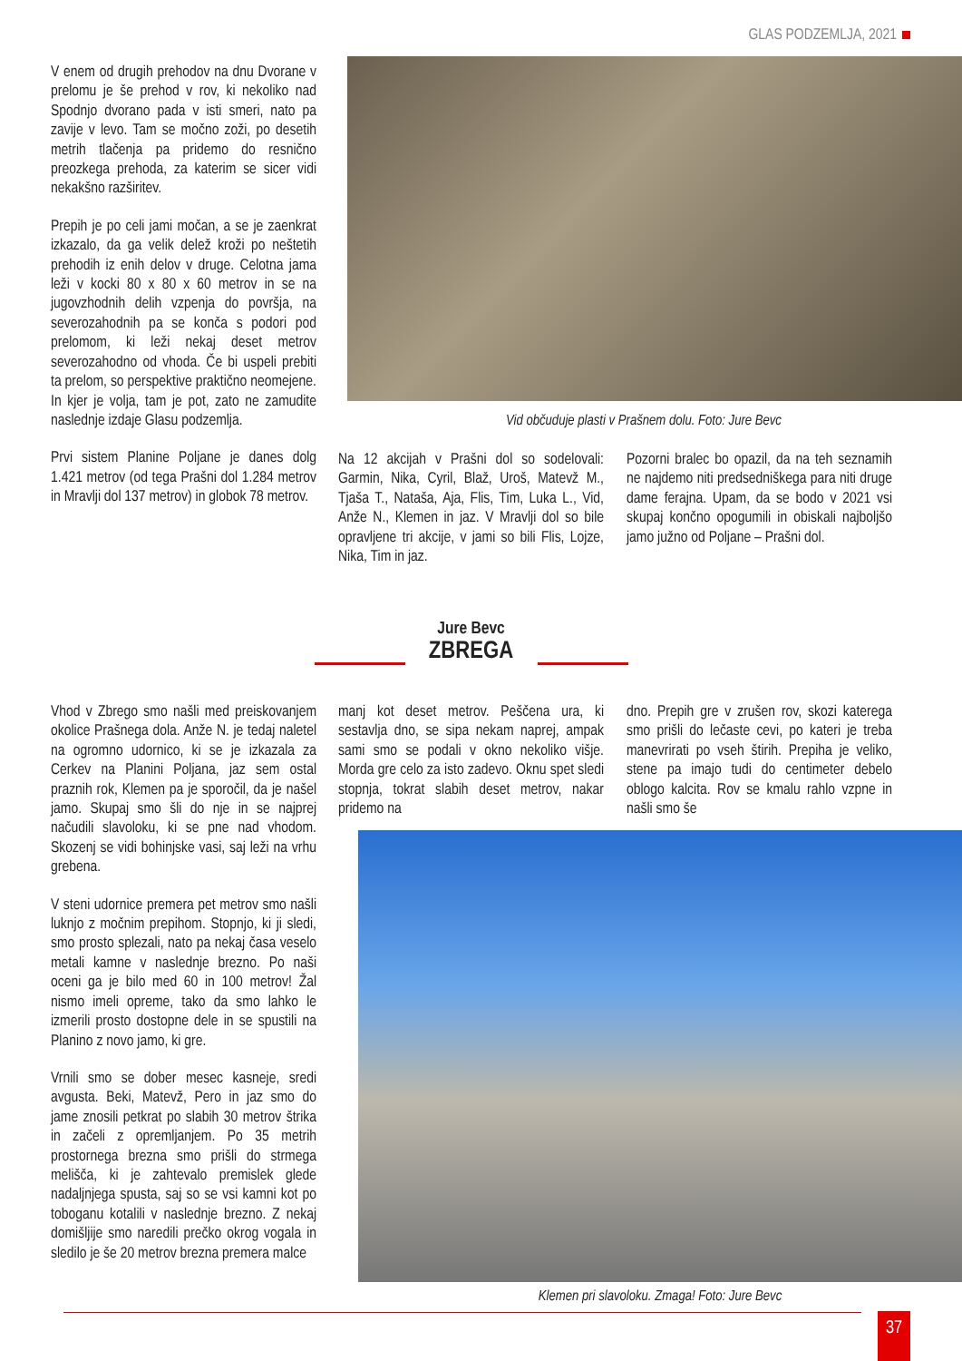GLAS PODZEMLJA, 2021
V enem od drugih prehodov na dnu Dvorane v prelomu je še prehod v rov, ki nekoliko nad Spodnjo dvorano pada v isti smeri, nato pa zavije v levo. Tam se močno zoži, po desetih metrih tlačenja pa pridemo do resnično preozkega prehoda, za katerim se sicer vidi nekakšno razširitev.
Prepih je po celi jami močan, a se je zaenkrat izkazalo, da ga velik delež kroži po neštetih prehodih iz enih delov v druge. Celotna jama leži v kocki 80 x 80 x 60 metrov in se na jugovzhodnih delih vzpenja do površja, na severozahodnih pa se konča s podori pod prelomom, ki leži nekaj deset metrov severozahodno od vhoda. Če bi uspeli prebiti ta prelom, so perspektive praktično neomejene. In kjer je volja, tam je pot, zato ne zamudite naslednje izdaje Glasu podzemlja.
Prvi sistem Planine Poljane je danes dolg 1.421 metrov (od tega Prašni dol 1.284 metrov in Mravlji dol 137 metrov) in globok 78 metrov.
Vid občuduje plasti v Prašnem dolu. Foto: Jure Bevc
Na 12 akcijah v Prašni dol so sodelovali: Garmin, Nika, Cyril, Blaž, Uroš, Matevž M., Tjaša T., Nataša, Aja, Flis, Tim, Luka L., Vid, Anže N., Klemen in jaz. V Mravlji dol so bile opravljene tri akcije, v jami so bili Flis, Lojze, Nika, Tim in jaz.
Pozorni bralec bo opazil, da na teh seznamih ne najdemo niti predsedniškega para niti druge dame ferajna. Upam, da se bodo v 2021 vsi skupaj končno opogumili in obiskali najboljšo jamo južno od Poljane – Prašni dol.
Jure Bevc
ZBREGA
Vhod v Zbrego smo našli med preiskovanjem okolice Prašnega dola. Anže N. je tedaj naletel na ogromno udornico, ki se je izkazala za Cerkev na Planini Poljana, jaz sem ostal praznih rok, Klemen pa je sporočil, da je našel jamo. Skupaj smo šli do nje in se najprej načudili slavoloku, ki se pne nad vhodom. Skozenj se vidi bohinjske vasi, saj leži na vrhu grebena.
V steni udornice premera pet metrov smo našli luknjo z močnim prepihom. Stopnjo, ki ji sledi, smo prosto splezali, nato pa nekaj časa veselo metali kamne v naslednje brezno. Po naši oceni ga je bilo med 60 in 100 metrov! Žal nismo imeli opreme, tako da smo lahko le izmerili prosto dostopne dele in se spustili na Planino z novo jamo, ki gre.
Vrnili smo se dober mesec kasneje, sredi avgusta. Beki, Matevž, Pero in jaz smo do jame znosili petkrat po slabih 30 metrov štrika in začeli z opremljanjem. Po 35 metrih prostornega brezna smo prišli do strmega melišča, ki je zahtevalo premislek glede nadaljnjega spusta, saj so se vsi kamni kot po toboganu kotalili v naslednje brezno. Z nekaj domišljije smo naredili prečko okrog vogala in sledilo je še 20 metrov brezna premera malce
manj kot deset metrov. Peščena ura, ki sestavlja dno, se sipa nekam naprej, ampak sami smo se podali v okno nekoliko višje. Morda gre celo za isto zadevo. Oknu spet sledi stopnja, tokrat slabih deset metrov, nakar pridemo na
dno. Prepih gre v zrušen rov, skozi katerega smo prišli do lečaste cevi, po kateri je treba manevrirati po vseh štirih. Prepiha je veliko, stene pa imajo tudi do centimeter debelo oblogo kalcita. Rov se kmalu rahlo vzpne in našli smo še
Klemen pri slavoloku. Zmaga! Foto: Jure Bevc
37